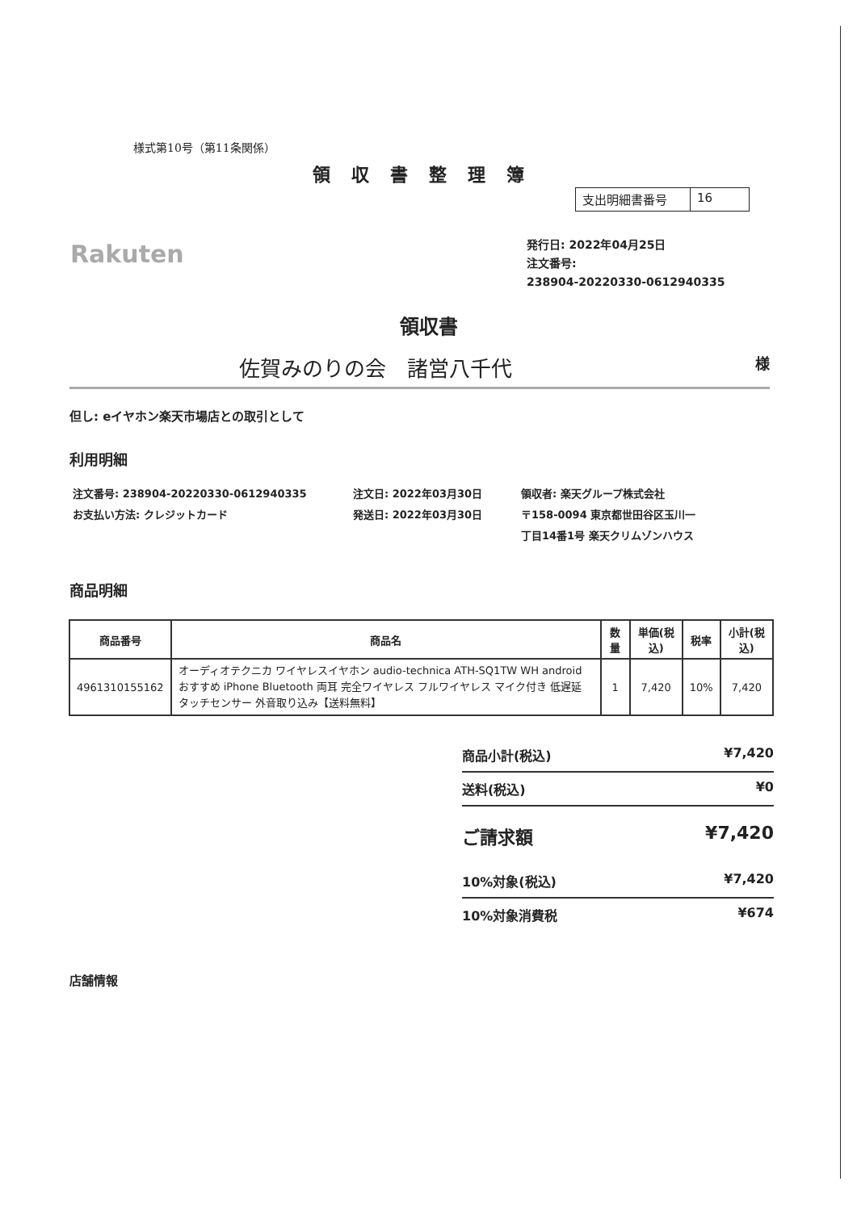様式第10号（第11条関係）
領収書整理簿
支出明細書番号 16
Rakuten
発行日: 2022年04月25日
注文番号:
238904-20220330-0612940335
領収書
佐賀みのりの会　諸営八千代 様
但し: eイヤホン楽天市場店との取引として
利用明細
注文番号: 238904-20220330-0612940335
お支払い方法: クレジットカード
注文日: 2022年03月30日
発送日: 2022年03月30日
領収者: 楽天グループ株式会社
〒158-0094 東京都世田谷区玉川一
丁目14番1号 楽天クリムゾンハウス
商品明細
| 商品番号 | 商品名 | 数量 | 単価(税込) | 税率 | 小計(税込) |
| --- | --- | --- | --- | --- | --- |
| 4961310155162 | オーディオテクニカ ワイヤレスイヤホン audio-technica ATH-SQ1TW WH android おすすめ iPhone Bluetooth 両耳 完全ワイヤレス フルワイヤレス マイク付き 低遅延 タッチセンサー 外音取り込み【送料無料】 | 1 | 7,420 | 10% | 7,420 |
商品小計(税込) ¥7,420
送料(税込) ¥0
ご請求額 ¥7,420
10%対象(税込) ¥7,420
10%対象消費税 ¥674
店舗情報